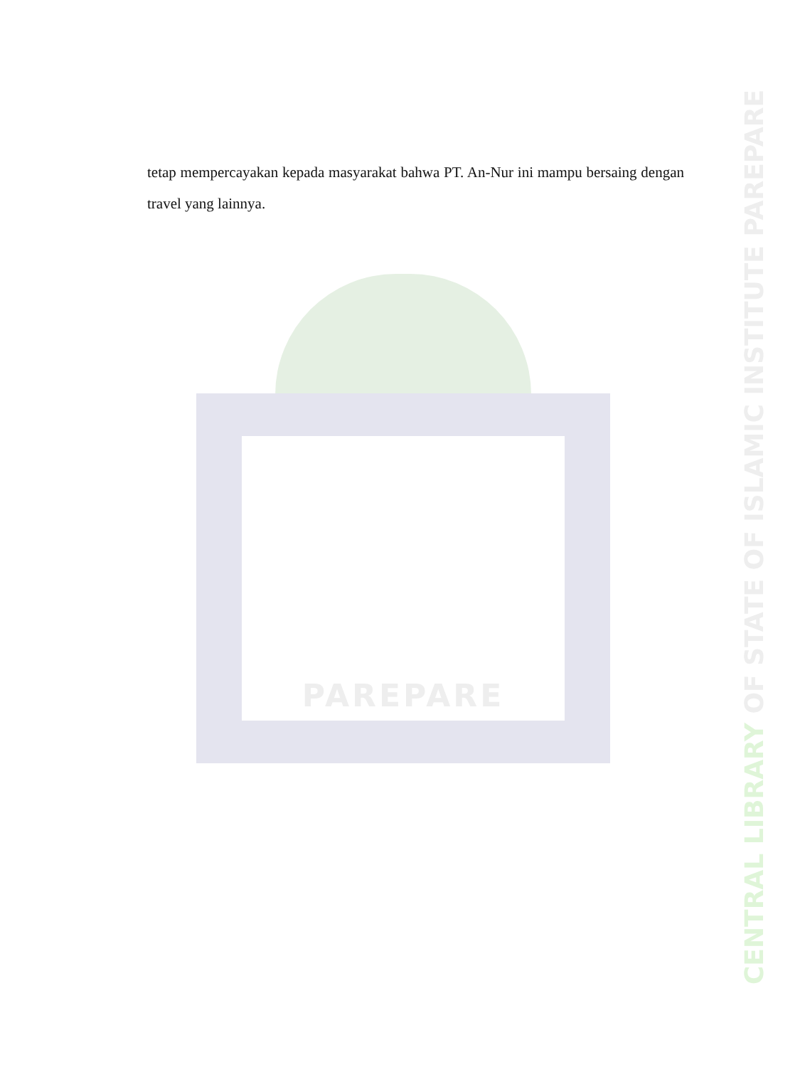tetap mempercayakan kepada masyarakat bahwa PT. An-Nur ini mampu bersaing dengan travel yang lainnya.
PAREPARE
CENTRAL LIBRARY OF STATE OF ISLAMIC INSTITUTE PAREPARE